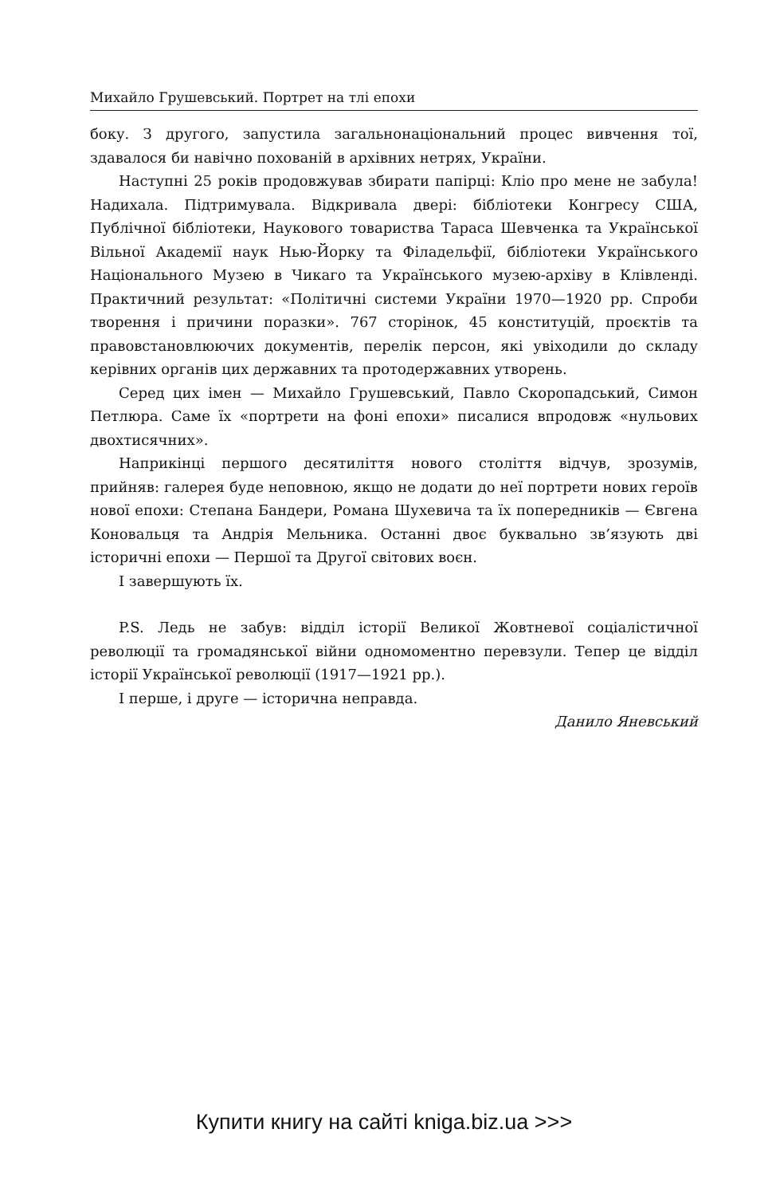Михайло Грушевський. Портрет на тлі епохи
боку. З другого, запустила загальнонаціональний процес вивчення тої, здавалося би навічно похованій в архівних нетрях, України.
Наступні 25 років продовжував збирати папірці: Кліо про мене не забула! Надихала. Підтримувала. Відкривала двері: бібліотеки Конгресу США, Публічної бібліотеки, Наукового товариства Тараса Шевченка та Української Вільної Академії наук Нью-Йорку та Філадельфії, бібліотеки Українського Національного Музею в Чикаго та Українського музею-архіву в Клівленді. Практичний результат: «Політичні системи України 1970—1920 рр. Спроби творення і причини поразки». 767 сторінок, 45 конституцій, проєктів та правовстановлюючих документів, перелік персон, які увіходили до складу керівних органів цих державних та протодержавних утворень.
Серед цих імен — Михайло Грушевський, Павло Скоропадський, Симон Петлюра. Саме їх «портрети на фоні епохи» писалися впродовж «нульових двохтисячних».
Наприкінці першого десятиліття нового століття відчув, зрозумів, прийняв: галерея буде неповною, якщо не додати до неї портрети нових героїв нової епохи: Степана Бандери, Романа Шухевича та їх попередників — Євгена Коновальця та Андрія Мельника. Останні двоє буквально зв’язують дві історичні епохи — Першої та Другої світових воєн.
І завершують їх.
P.S. Ледь не забув: відділ історії Великої Жовтневої соціалістичної революції та громадянської війни одномоментно перевзули. Тепер це відділ історії Української революції (1917—1921 рр.).
І перше, і друге — історична неправда.
Данило Яневський
Купити книгу на сайті kniga.biz.ua >>>